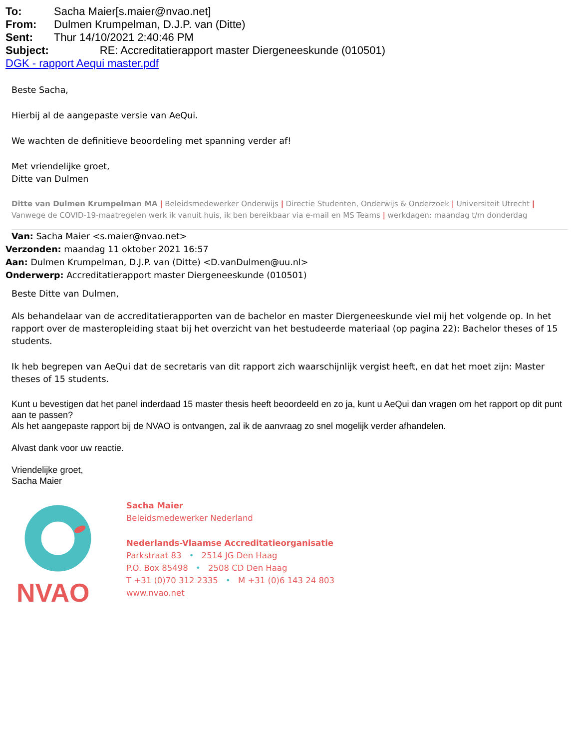To: Sacha Maier[s.maier@nvao.net]
From: Dulmen Krumpelman, D.J.P. van (Ditte)
Sent: Thur 14/10/2021 2:40:46 PM
Subject: RE: Accreditatierapport master Diergeneeskunde (010501)
DGK - rapport Aequi master.pdf
Beste Sacha,
Hierbij al de aangepaste versie van AeQui.
We wachten de definitieve beoordeling met spanning verder af!
Met vriendelijke groet,
Ditte van Dulmen
Ditte van Dulmen Krumpelman MA | Beleidsmedewerker Onderwijs | Directie Studenten, Onderwijs & Onderzoek | Universiteit Utrecht | Vanwege de COVID-19-maatregelen werk ik vanuit huis, ik ben bereikbaar via e-mail en MS Teams | werkdagen: maandag t/m donderdag
Van: Sacha Maier <s.maier@nvao.net>
Verzonden: maandag 11 oktober 2021 16:57
Aan: Dulmen Krumpelman, D.J.P. van (Ditte) <D.vanDulmen@uu.nl>
Onderwerp: Accreditatierapport master Diergeneeskunde (010501)
Beste Ditte van Dulmen,
Als behandelaar van de accreditatierapporten van de bachelor en master Diergeneeskunde viel mij het volgende op. In het rapport over de masteropleiding staat bij het overzicht van het bestudeerde materiaal (op pagina 22): Bachelor theses of 15 students.
Ik heb begrepen van AeQui dat de secretaris van dit rapport zich waarschijnlijk vergist heeft, en dat het moet zijn: Master theses of 15 students.
Kunt u bevestigen dat het panel inderdaad 15 master thesis heeft beoordeeld en zo ja, kunt u AeQui dan vragen om het rapport op dit punt aan te passen?
Als het aangepaste rapport bij de NVAO is ontvangen, zal ik de aanvraag zo snel mogelijk verder afhandelen.
Alvast dank voor uw reactie.
Vriendelijke groet,
Sacha Maier
NVAO
Sacha Maier
Beleidsmedewerker Nederland
Nederlands-Vlaamse Accreditatieorganisatie
Parkstraat 83 • 2514 JG Den Haag
P.O. Box 85498 • 2508 CD Den Haag
T +31 (0)70 312 2335 • M +31 (0)6 143 24 803
www.nvao.net